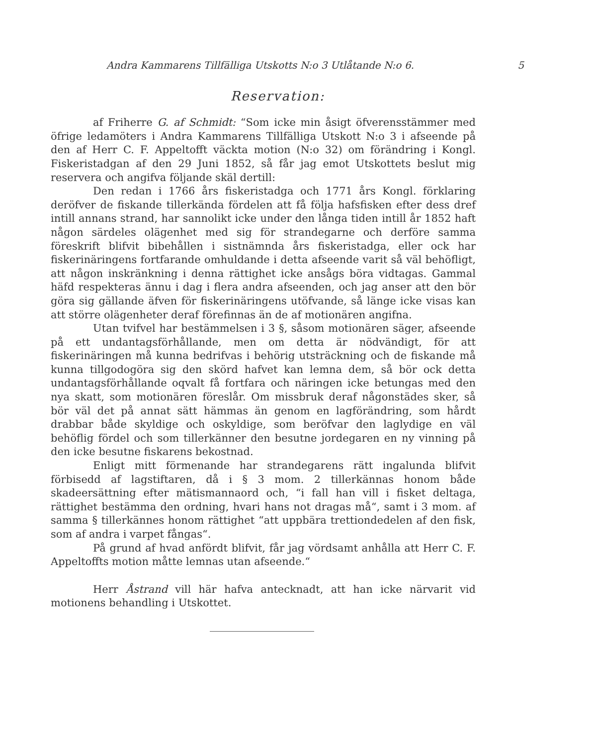Andra Kammarens Tillfälliga Utskotts N:o 3 Utlåtande N:o 6. 5
Reservation:
af Friherre G. af Schmidt: “Som icke min åsigt öfverensstämmer med öfrige ledamöters i Andra Kammarens Tillfälliga Utskott N:o 3 i afseende på den af Herr C. F. Appeltofft väckta motion (N:o 32) om förändring i Kongl. Fiskeristadgan af den 29 Juni 1852, så får jag emot Utskottets beslut mig reservera och angifva följande skäl dertill:
Den redan i 1766 års fiskeristadga och 1771 års Kongl. förklaring deröfver de fiskande tillerkända fördelen att få följa hafsfisken efter dess dref intill annans strand, har sannolikt icke under den långa tiden intill år 1852 haft någon särdeles olägenhet med sig för strandegarne och derföre samma föreskrift blifvit bibehållen i sistnämnda års fiskeristadga, eller ock har fiskerinäringens fortfarande omhuldande i detta afseende varit så väl behöfligt, att någon inskränkning i denna rättighet icke ansågs böra vidtagas. Gammal häfd respekteras ännu i dag i flera andra afseenden, och jag anser att den bör göra sig gällande äfven för fiskerinäringens utöfvande, så länge icke visas kan att större olägenheter deraf förefinnas än de af motionären angifna.
Utan tvifvel har bestämmelsen i 3 §, såsom motionären säger, afseende på ett undantagsförhållande, men om detta är nödvändigt, för att fiskerinäringen må kunna bedrifvas i behörig utsträckning och de fiskande må kunna tillgodogöra sig den skörd hafvet kan lemna dem, så bör ock detta undantagsförhållande oqvalt få fortfara och näringen icke betungas med den nya skatt, som motionären föreslår. Om missbruk deraf någonstädes sker, så bör väl det på annat sätt hämmas än genom en lagförändring, som hårdt drabbar både skyldige och oskyldige, som beröfvar den laglydige en väl behöflig fördel och som tillerkänner den besutne jordegaren en ny vinning på den icke besutne fiskarens bekostnad.
Enligt mitt förmenande har strandegarens rätt ingalunda blifvit förbisedd af lagstiftaren, då i § 3 mom. 2 tillerkännas honom både skadeersättning efter mätismannaord och, “i fall han vill i fisket deltaga, rättighet bestämma den ordning, hvari hans not dragas må“, samt i 3 mom. af samma § tillerkännes honom rättighet “att uppbära trettiondedelen af den fisk, som af andra i varpet fångas“.
På grund af hvad anfördt blifvit, får jag vördsamt anhålla att Herr C. F. Appeltoffts motion måtte lemnas utan afseende.“
Herr Åstrand vill här hafva antecknadt, att han icke närvarit vid motionens behandling i Utskottet.